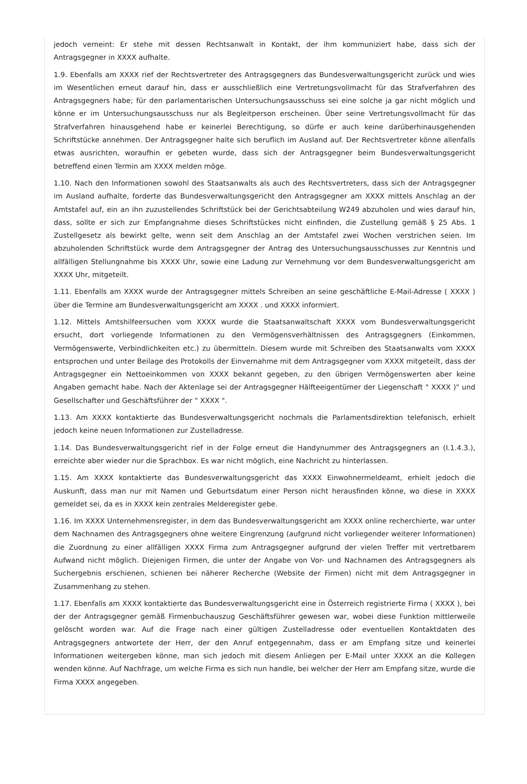jedoch verneint: Er stehe mit dessen Rechtsanwalt in Kontakt, der ihm kommuniziert habe, dass sich der Antragsgegner in XXXX aufhalte.
1.9. Ebenfalls am XXXX rief der Rechtsvertreter des Antragsgegners das Bundesverwaltungsgericht zurück und wies im Wesentlichen erneut darauf hin, dass er ausschließlich eine Vertretungsvollmacht für das Strafverfahren des Antragsgegners habe; für den parlamentarischen Untersuchungsausschuss sei eine solche ja gar nicht möglich und könne er im Untersuchungsausschuss nur als Begleitperson erscheinen. Über seine Vertretungsvollmacht für das Strafverfahren hinausgehend habe er keinerlei Berechtigung, so dürfe er auch keine darüberhinausgehenden Schriftstücke annehmen. Der Antragsgegner halte sich beruflich im Ausland auf. Der Rechtsvertreter könne allenfalls etwas ausrichten, woraufhin er gebeten wurde, dass sich der Antragsgegner beim Bundesverwaltungsgericht betreffend einen Termin am XXXX melden möge.
1.10. Nach den Informationen sowohl des Staatsanwalts als auch des Rechtsvertreters, dass sich der Antragsgegner im Ausland aufhalte, forderte das Bundesverwaltungsgericht den Antragsgegner am XXXX mittels Anschlag an der Amtstafel auf, ein an ihn zuzustellendes Schriftstück bei der Gerichtsabteilung W249 abzuholen und wies darauf hin, dass, sollte er sich zur Empfangnahme dieses Schriftstückes nicht einfinden, die Zustellung gemäß § 25 Abs. 1 Zustellgesetz als bewirkt gelte, wenn seit dem Anschlag an der Amtstafel zwei Wochen verstrichen seien. Im abzuholenden Schriftstück wurde dem Antragsgegner der Antrag des Untersuchungsausschusses zur Kenntnis und allfälligen Stellungnahme bis XXXX Uhr, sowie eine Ladung zur Vernehmung vor dem Bundesverwaltungsgericht am XXXX Uhr, mitgeteilt.
1.11. Ebenfalls am XXXX wurde der Antragsgegner mittels Schreiben an seine geschäftliche E-Mail-Adresse ( XXXX ) über die Termine am Bundesverwaltungsgericht am XXXX . und XXXX informiert.
1.12. Mittels Amtshilfeersuchen vom XXXX wurde die Staatsanwaltschaft XXXX vom Bundesverwaltungsgericht ersucht, dort vorliegende Informationen zu den Vermögensverhältnissen des Antragsgegners (Einkommen, Vermögenswerte, Verbindlichkeiten etc.) zu übermitteln. Diesem wurde mit Schreiben des Staatsanwalts vom XXXX entsprochen und unter Beilage des Protokolls der Einvernahme mit dem Antragsgegner vom XXXX mitgeteilt, dass der Antragsgegner ein Nettoeinkommen von XXXX bekannt gegeben, zu den übrigen Vermögenswerten aber keine Angaben gemacht habe. Nach der Aktenlage sei der Antragsgegner Hälfteeigentümer der Liegenschaft " XXXX )" und Gesellschafter und Geschäftsführer der " XXXX ".
1.13. Am XXXX kontaktierte das Bundesverwaltungsgericht nochmals die Parlamentsdirektion telefonisch, erhielt jedoch keine neuen Informationen zur Zustelladresse.
1.14. Das Bundesverwaltungsgericht rief in der Folge erneut die Handynummer des Antragsgegners an (I.1.4.3.), erreichte aber wieder nur die Sprachbox. Es war nicht möglich, eine Nachricht zu hinterlassen.
1.15. Am XXXX kontaktierte das Bundesverwaltungsgericht das XXXX Einwohnermeldeamt, erhielt jedoch die Auskunft, dass man nur mit Namen und Geburtsdatum einer Person nicht herausfinden könne, wo diese in XXXX gemeldet sei, da es in XXXX kein zentrales Melderegister gebe.
1.16. Im XXXX Unternehmensregister, in dem das Bundesverwaltungsgericht am XXXX online recherchierte, war unter dem Nachnamen des Antragsgegners ohne weitere Eingrenzung (aufgrund nicht vorliegender weiterer Informationen) die Zuordnung zu einer allfälligen XXXX Firma zum Antragsgegner aufgrund der vielen Treffer mit vertretbarem Aufwand nicht möglich. Diejenigen Firmen, die unter der Angabe von Vor- und Nachnamen des Antragsgegners als Suchergebnis erschienen, schienen bei näherer Recherche (Website der Firmen) nicht mit dem Antragsgegner in Zusammenhang zu stehen.
1.17. Ebenfalls am XXXX kontaktierte das Bundesverwaltungsgericht eine in Österreich registrierte Firma ( XXXX ), bei der der Antragsgegner gemäß Firmenbuchauszug Geschäftsführer gewesen war, wobei diese Funktion mittlerweile gelöscht worden war. Auf die Frage nach einer gültigen Zustelladresse oder eventuellen Kontaktdaten des Antragsgegners antwortete der Herr, der den Anruf entgegennahm, dass er am Empfang sitze und keinerlei Informationen weitergeben könne, man sich jedoch mit diesem Anliegen per E-Mail unter XXXX an die Kollegen wenden könne. Auf Nachfrage, um welche Firma es sich nun handle, bei welcher der Herr am Empfang sitze, wurde die Firma XXXX angegeben.